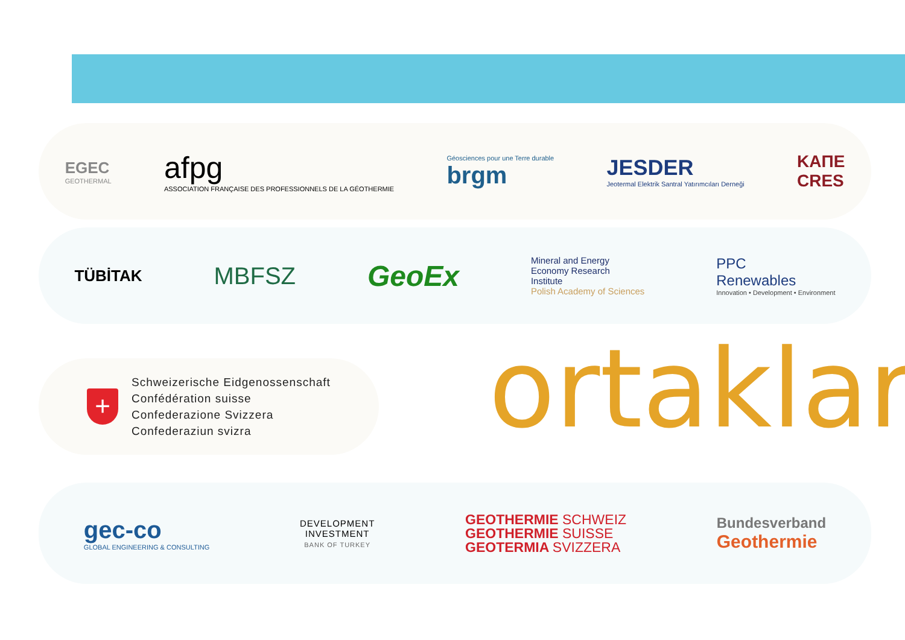EGEC
GEOTHERMAL
afpg
ASSOCIATION FRANÇAISE DES PROFESSIONNELS DE LA GÉOTHERMIE
Géosciences pour une Terre durable
brgm
JESDER
Jeotermal Elektrik Santral Yatırımcıları Derneği
ΚΑΠΕ
CRES
TÜBİTAK
MBFSZ
GeoEx
Mineral and Energy
Economy Research
Institute
Polish Academy of Sciences
PPC
Renewables
Innovation • Development • Environment
+
Schweizerische Eidgenossenschaft
Confédération suisse
Confederazione Svizzera
Confederaziun svizra
ortaklar
gec-co
GLOBAL ENGINEERING & CONSULTING
DEVELOPMENT
INVESTMENT
BANK OF TURKEY
GEOTHERMIE SCHWEIZ
GEOTHERMIE SUISSE
GEOTERMIA SVIZZERA
Bundesverband
Geothermie